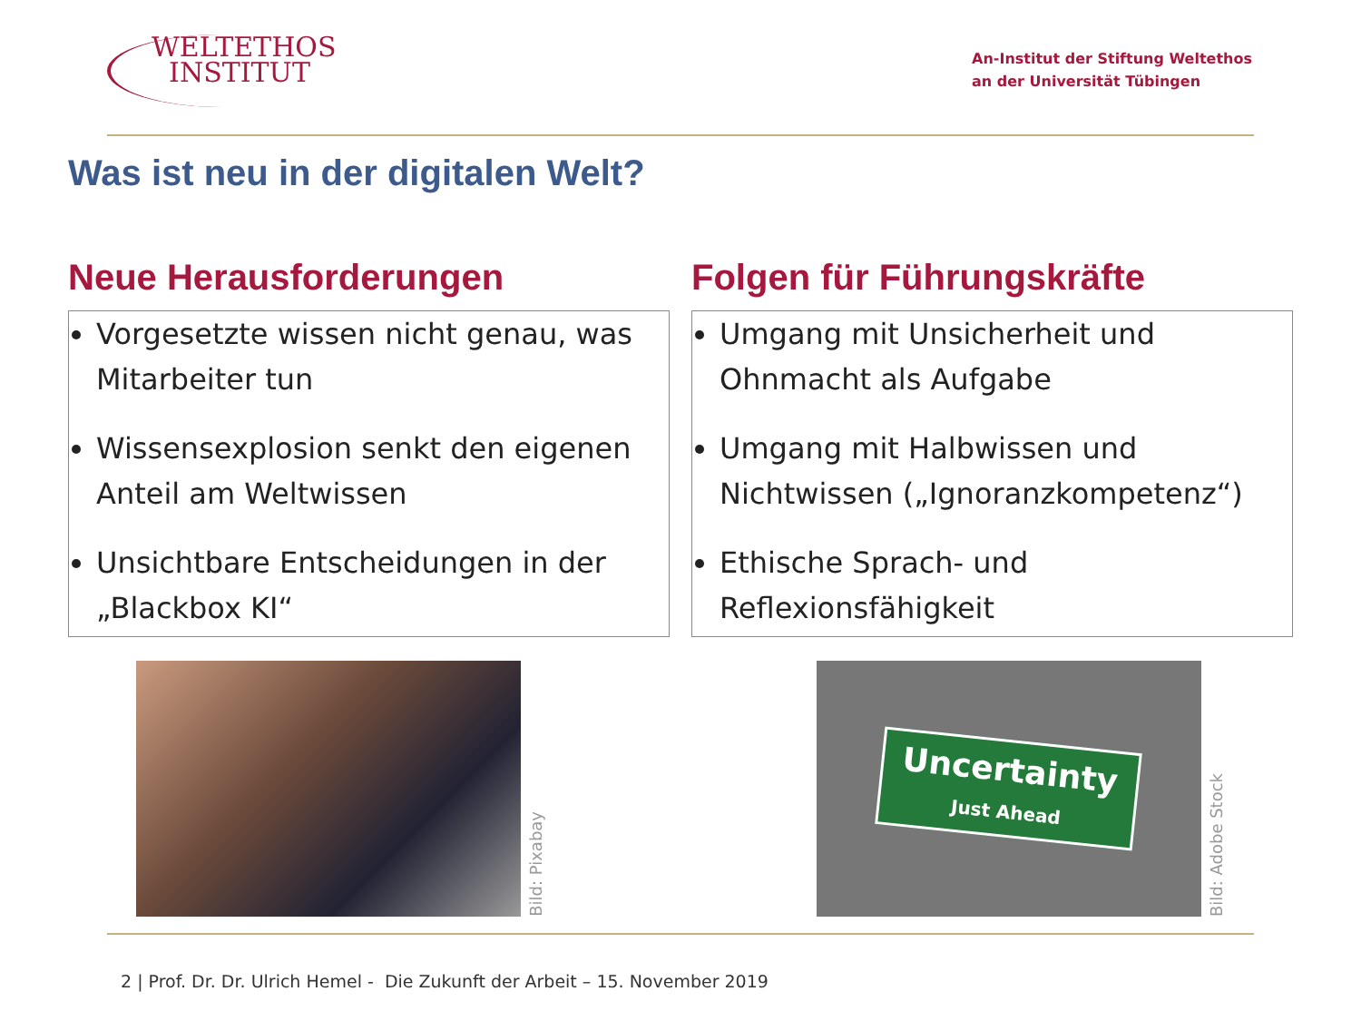WELTETHOS
INSTITUT
An-Institut der Stiftung Weltethos
an der Universität Tübingen
Was ist neu in der digitalen Welt?
Neue Herausforderungen
Vorgesetzte wissen nicht genau, was Mitarbeiter tun
Wissensexplosion senkt den eigenen Anteil am Weltwissen
Unsichtbare Entscheidungen in der „Blackbox KI“
Folgen für Führungskräfte
Umgang mit Unsicherheit und Ohnmacht als Aufgabe
Umgang mit Halbwissen und Nichtwissen („Ignoranzkompetenz“)
Ethische Sprach- und Reflexionsfähigkeit
Bild: Pixabay
Uncertainty
Just Ahead
Bild: Adobe Stock
2 | Prof. Dr. Dr. Ulrich Hemel - Die Zukunft der Arbeit – 15. November 2019